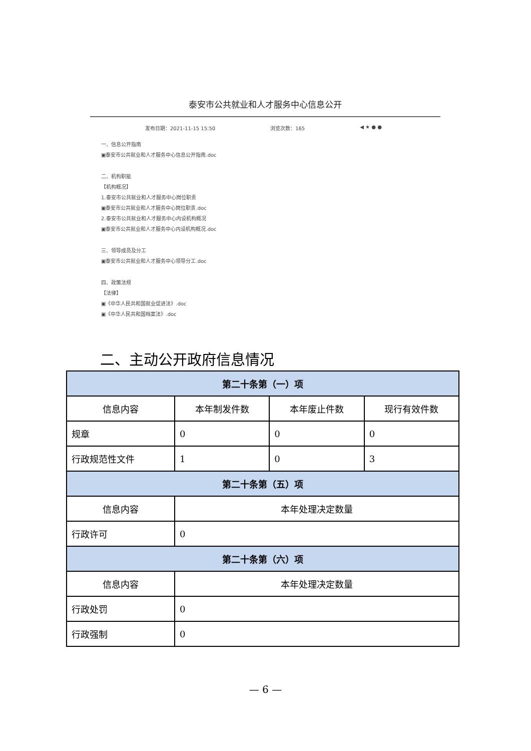泰安市公共就业和人才服务中心信息公开
发布日期：2021-11-15 15:50 浏览次数：165 ◀ ★ ● ●
一、信息公开指南
▣泰安市公共就业和人才服务中心信息公开指南.doc
二、机构职能
【机构概况】
1.泰安市公共就业和人才服务中心岗位职责
▣泰安市公共就业和人才服务中心岗位职责.doc
2.泰安市公共就业和人才服务中心内设机构概况
▣泰安市公共就业和人才服务中心内设机构概况.doc
三、领导成员及分工
▣泰安市公共就业和人才服务中心领导分工.doc
四、政策法规
【法律】
▣《中华人民共和国就业促进法》.doc
▣《中华人民共和国档案法》.doc
二、主动公开政府信息情况
| 第二十条第（一）项 | | | |
| --- | --- | --- | --- |
| 信息内容 | 本年制发件数 | 本年废止件数 | 现行有效件数 |
| 规章 | 0 | 0 | 0 |
| 行政规范性文件 | 1 | 0 | 3 |
| 第二十条第（五）项 | | | |
| 信息内容 | 本年处理决定数量 | | |
| 行政许可 | 0 | | |
| 第二十条第（六）项 | | | |
| 信息内容 | 本年处理决定数量 | | |
| 行政处罚 | 0 | | |
| 行政强制 | 0 | | |
— 6 —